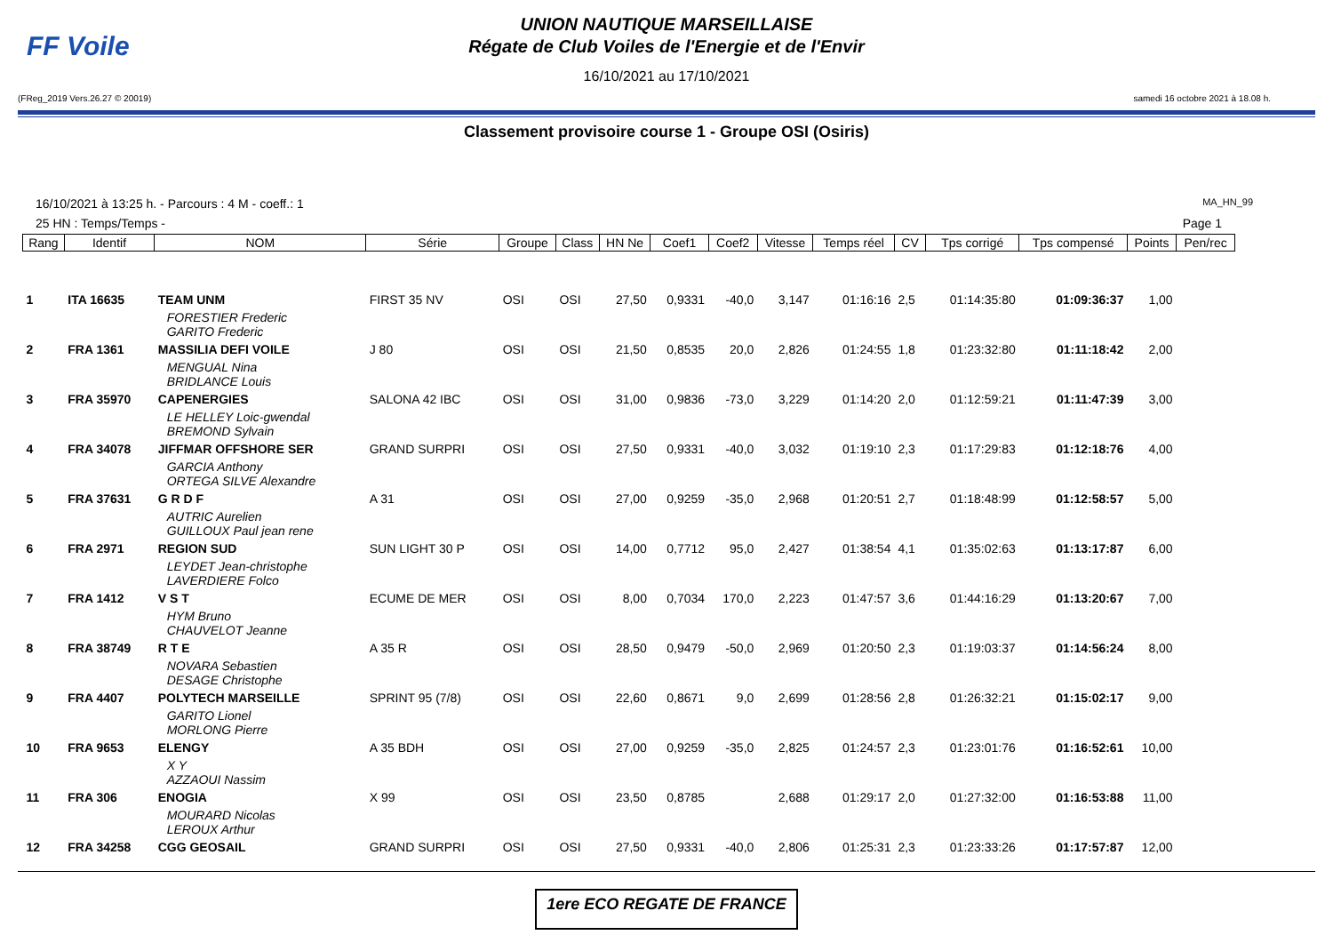FF Voile
UNION NAUTIQUE MARSEILLAISE
Régate de Club Voiles de l'Energie et de l'Envir
16/10/2021 au 17/10/2021
(FReg_2019 Vers.26.27 © 20019) samedi 16 octobre 2021 à 18.08 h.
Classement provisoire course 1 - Groupe OSI (Osiris)
16/10/2021 à 13:25 h. - Parcours : 4 M - coeff.: 1 MA_HN_99
25 HN : Temps/Temps - Page 1
| Rang | Identif | NOM | Série | Groupe | Class | HN Ne | Coef1 | Coef2 | Vitesse | Temps réel | CV | Tps corrigé | Tps compensé | Points | Pen/rec |
| --- | --- | --- | --- | --- | --- | --- | --- | --- | --- | --- | --- | --- | --- | --- | --- |
| 1 | ITA 16635 | TEAM UNM | FIRST 35 NV | OSI | OSI | 27,50 | 0,9331 | -40,0 | 3,147 | 01:16:16 | 2,5 | 01:14:35:80 | 01:09:36:37 | 1,00 | |
| | | FORESTIER Frederic GARITO Frederic | | | | | | | | | | | | | |
| 2 | FRA 1361 | MASSILIA DEFI VOILE | J 80 | OSI | OSI | 21,50 | 0,8535 | 20,0 | 2,826 | 01:24:55 | 1,8 | 01:23:32:80 | 01:11:18:42 | 2,00 | |
| | | MENGUAL Nina BRIDLANCE Louis | | | | | | | | | | | | | |
| 3 | FRA 35970 | CAPENERGIES | SALONA 42 IBC | OSI | OSI | 31,00 | 0,9836 | -73,0 | 3,229 | 01:14:20 | 2,0 | 01:12:59:21 | 01:11:47:39 | 3,00 | |
| | | LE HELLEY Loic-gwendal BREMOND Sylvain | | | | | | | | | | | | | |
| 4 | FRA 34078 | JIFFMAR OFFSHORE SER | GRAND SURPRI | OSI | OSI | 27,50 | 0,9331 | -40,0 | 3,032 | 01:19:10 | 2,3 | 01:17:29:83 | 01:12:18:76 | 4,00 | |
| | | GARCIA Anthony ORTEGA SILVE Alexandre | | | | | | | | | | | | | |
| 5 | FRA 37631 | G R D F | A 31 | OSI | OSI | 27,00 | 0,9259 | -35,0 | 2,968 | 01:20:51 | 2,7 | 01:18:48:99 | 01:12:58:57 | 5,00 | |
| | | AUTRIC Aurelien GUILLOUX Paul jean rene | | | | | | | | | | | | | |
| 6 | FRA 2971 | REGION SUD | SUN LIGHT 30 P | OSI | OSI | 14,00 | 0,7712 | 95,0 | 2,427 | 01:38:54 | 4,1 | 01:35:02:63 | 01:13:17:87 | 6,00 | |
| | | LEYDET Jean-christophe LAVERDIERE Folco | | | | | | | | | | | | | |
| 7 | FRA 1412 | V S T | ECUME DE MER | OSI | OSI | 8,00 | 0,7034 | 170,0 | 2,223 | 01:47:57 | 3,6 | 01:44:16:29 | 01:13:20:67 | 7,00 | |
| | | HYM Bruno CHAUVELOT Jeanne | | | | | | | | | | | | | |
| 8 | FRA 38749 | R T E | A 35 R | OSI | OSI | 28,50 | 0,9479 | -50,0 | 2,969 | 01:20:50 | 2,3 | 01:19:03:37 | 01:14:56:24 | 8,00 | |
| | | NOVARA Sebastien DESAGE Christophe | | | | | | | | | | | | | |
| 9 | FRA 4407 | POLYTECH MARSEILLE | SPRINT 95 (7/8) | OSI | OSI | 22,60 | 0,8671 | 9,0 | 2,699 | 01:28:56 | 2,8 | 01:26:32:21 | 01:15:02:17 | 9,00 | |
| | | GARITO Lionel MORLONG Pierre | | | | | | | | | | | | | |
| 10 | FRA 9653 | ELENGY | A 35 BDH | OSI | OSI | 27,00 | 0,9259 | -35,0 | 2,825 | 01:24:57 | 2,3 | 01:23:01:76 | 01:16:52:61 | 10,00 | |
| | | X Y AZZAOUI Nassim | | | | | | | | | | | | | |
| 11 | FRA 306 | ENOGIA | X 99 | OSI | OSI | 23,50 | 0,8785 | | 2,688 | 01:29:17 | 2,0 | 01:27:32:00 | 01:16:53:88 | 11,00 | |
| | | MOURARD Nicolas LEROUX Arthur | | | | | | | | | | | | | |
| 12 | FRA 34258 | CGG GEOSAIL | GRAND SURPRI | OSI | OSI | 27,50 | 0,9331 | -40,0 | 2,806 | 01:25:31 | 2,3 | 01:23:33:26 | 01:17:57:87 | 12,00 | |
1ere ECO REGATE DE FRANCE